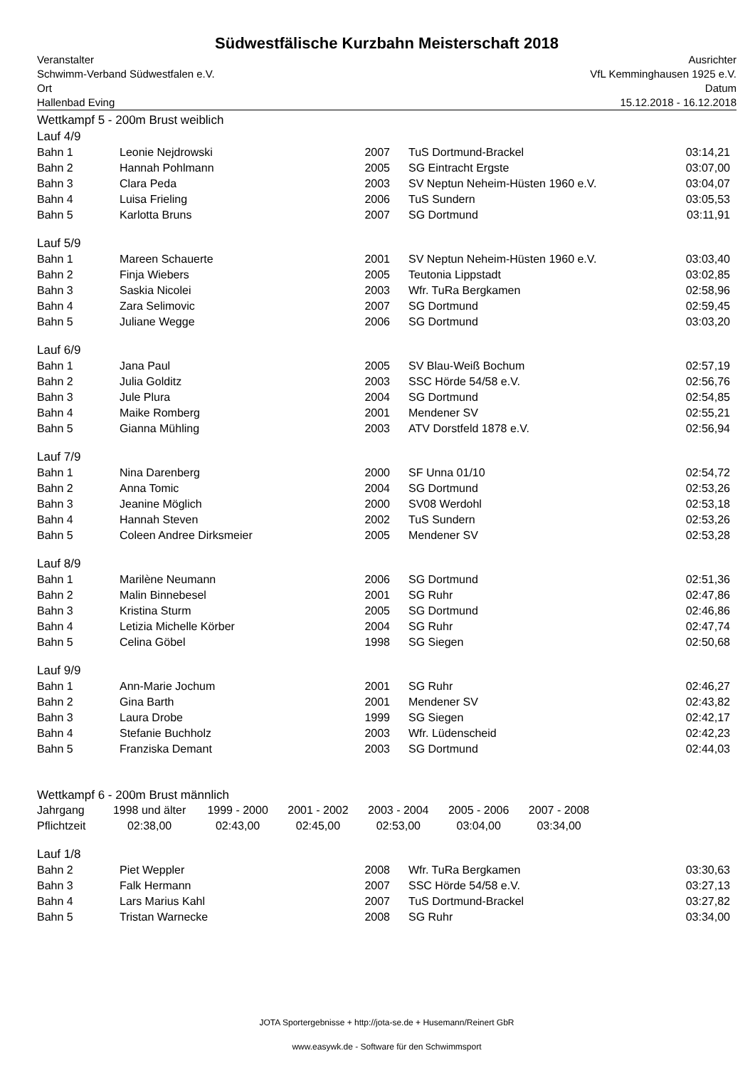Südwestfälische Kurzbahn Meisterschaft 2018
Veranstalter
Schwimm-Verband Südwestfalen e.V.
Ort
Hallenbad Eving
Ausrichter
VfL Kemminghausen 1925 e.V.
Datum
15.12.2018 - 16.12.2018
Wettkampf 5 - 200m Brust weiblich
Lauf 4/9
| Bahn 1 | Leonie Nejdrowski | 2007 | TuS Dortmund-Brackel | 03:14,21 |
| Bahn 2 | Hannah Pohlmann | 2005 | SG Eintracht Ergste | 03:07,00 |
| Bahn 3 | Clara Peda | 2003 | SV Neptun Neheim-Hüsten 1960 e.V. | 03:04,07 |
| Bahn 4 | Luisa Frieling | 2006 | TuS Sundern | 03:05,53 |
| Bahn 5 | Karlotta Bruns | 2007 | SG Dortmund | 03:11,91 |
Lauf 5/9
| Bahn 1 | Mareen Schauerte | 2001 | SV Neptun Neheim-Hüsten 1960 e.V. | 03:03,40 |
| Bahn 2 | Finja Wiebers | 2005 | Teutonia Lippstadt | 03:02,85 |
| Bahn 3 | Saskia Nicolei | 2003 | Wfr. TuRa Bergkamen | 02:58,96 |
| Bahn 4 | Zara Selimovic | 2007 | SG Dortmund | 02:59,45 |
| Bahn 5 | Juliane Wegge | 2006 | SG Dortmund | 03:03,20 |
Lauf 6/9
| Bahn 1 | Jana Paul | 2005 | SV Blau-Weiß Bochum | 02:57,19 |
| Bahn 2 | Julia Golditz | 2003 | SSC Hörde 54/58 e.V. | 02:56,76 |
| Bahn 3 | Jule Plura | 2004 | SG Dortmund | 02:54,85 |
| Bahn 4 | Maike Romberg | 2001 | Mendener SV | 02:55,21 |
| Bahn 5 | Gianna Mühling | 2003 | ATV Dorstfeld 1878 e.V. | 02:56,94 |
Lauf 7/9
| Bahn 1 | Nina Darenberg | 2000 | SF Unna 01/10 | 02:54,72 |
| Bahn 2 | Anna Tomic | 2004 | SG Dortmund | 02:53,26 |
| Bahn 3 | Jeanine Möglich | 2000 | SV08 Werdohl | 02:53,18 |
| Bahn 4 | Hannah Steven | 2002 | TuS Sundern | 02:53,26 |
| Bahn 5 | Coleen Andree Dirksmeier | 2005 | Mendener SV | 02:53,28 |
Lauf 8/9
| Bahn 1 | Marilène Neumann | 2006 | SG Dortmund | 02:51,36 |
| Bahn 2 | Malin Binnebesel | 2001 | SG Ruhr | 02:47,86 |
| Bahn 3 | Kristina Sturm | 2005 | SG Dortmund | 02:46,86 |
| Bahn 4 | Letizia Michelle Körber | 2004 | SG Ruhr | 02:47,74 |
| Bahn 5 | Celina Göbel | 1998 | SG Siegen | 02:50,68 |
Lauf 9/9
| Bahn 1 | Ann-Marie Jochum | 2001 | SG Ruhr | 02:46,27 |
| Bahn 2 | Gina Barth | 2001 | Mendener SV | 02:43,82 |
| Bahn 3 | Laura Drobe | 1999 | SG Siegen | 02:42,17 |
| Bahn 4 | Stefanie Buchholz | 2003 | Wfr. Lüdenscheid | 02:42,23 |
| Bahn 5 | Franziska Demant | 2003 | SG Dortmund | 02:44,03 |
Wettkampf 6 - 200m Brust männlich
| Jahrgang | 1998 und älter | 1999 - 2000 | 2001 - 2002 | 2003 - 2004 | 2005 - 2006 | 2007 - 2008 |
| Pflichtzeit | 02:38,00 | 02:43,00 | 02:45,00 | 02:53,00 | 03:04,00 | 03:34,00 |
Lauf 1/8
| Bahn 2 | Piet Weppler | 2008 | Wfr. TuRa Bergkamen | 03:30,63 |
| Bahn 3 | Falk Hermann | 2007 | SSC Hörde 54/58 e.V. | 03:27,13 |
| Bahn 4 | Lars Marius Kahl | 2007 | TuS Dortmund-Brackel | 03:27,82 |
| Bahn 5 | Tristan Warnecke | 2008 | SG Ruhr | 03:34,00 |
JOTA Sportergebnisse + http://jota-se.de + Husemann/Reinert GbR
www.easywk.de - Software für den Schwimmsport